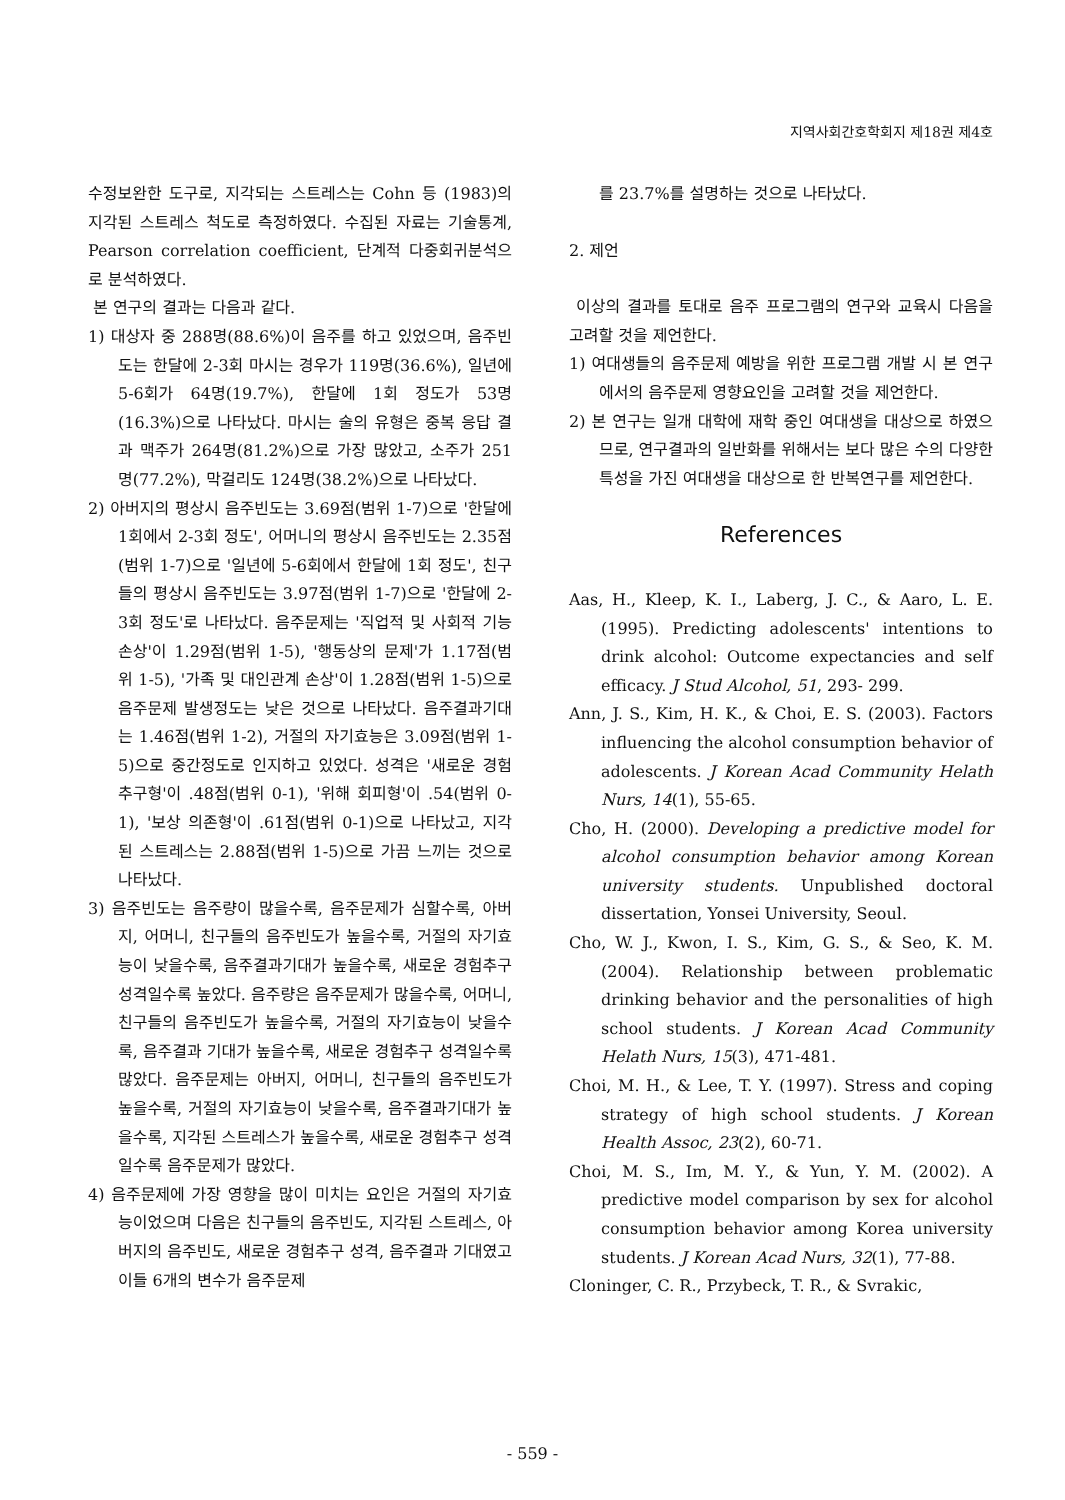지역사회간호학회지 제18권 제4호
수정보완한 도구로, 지각되는 스트레스는 Cohn 등 (1983)의 지각된 스트레스 척도로 측정하였다. 수집된 자료는 기술통계, Pearson correlation coefficient, 단계적 다중회귀분석으로 분석하였다.
본 연구의 결과는 다음과 같다.
1) 대상자 중 288명(88.6%)이 음주를 하고 있었으며, 음주빈도는 한달에 2-3회 마시는 경우가 119명(36.6%), 일년에 5-6회가 64명(19.7%), 한달에 1회 정도가 53명(16.3%)으로 나타났다. 마시는 술의 유형은 중복 응답 결과 맥주가 264명(81.2%)으로 가장 많았고, 소주가 251명(77.2%), 막걸리도 124명(38.2%)으로 나타났다.
2) 아버지의 평상시 음주빈도는 3.69점(범위 1-7)으로 '한달에 1회에서 2-3회 정도', 어머니의 평상시 음주빈도는 2.35점(범위 1-7)으로 '일년에 5-6회에서 한달에 1회 정도', 친구들의 평상시 음주빈도는 3.97점(범위 1-7)으로 '한달에 2-3회 정도'로 나타났다. 음주문제는 '직업적 및 사회적 기능 손상'이 1.29점(범위 1-5), '행동상의 문제'가 1.17점(범위 1-5), '가족 및 대인관계 손상'이 1.28점(범위 1-5)으로 음주문제 발생정도는 낮은 것으로 나타났다. 음주결과기대는 1.46점(범위 1-2), 거절의 자기효능은 3.09점(범위 1-5)으로 중간정도로 인지하고 있었다. 성격은 '새로운 경험추구형'이 .48점(범위 0-1), '위해 회피형'이 .54(범위 0-1), '보상 의존형'이 .61점(범위 0-1)으로 나타났고, 지각된 스트레스는 2.88점(범위 1-5)으로 가끔 느끼는 것으로 나타났다.
3) 음주빈도는 음주량이 많을수록, 음주문제가 심할수록, 아버지, 어머니, 친구들의 음주빈도가 높을수록, 거절의 자기효능이 낮을수록, 음주결과기대가 높을수록, 새로운 경험추구 성격일수록 높았다. 음주량은 음주문제가 많을수록, 어머니, 친구들의 음주빈도가 높을수록, 거절의 자기효능이 낮을수록, 음주결과 기대가 높을수록, 새로운 경험추구 성격일수록 많았다. 음주문제는 아버지, 어머니, 친구들의 음주빈도가 높을수록, 거절의 자기효능이 낮을수록, 음주결과기대가 높을수록, 지각된 스트레스가 높을수록, 새로운 경험추구 성격일수록 음주문제가 많았다.
4) 음주문제에 가장 영향을 많이 미치는 요인은 거절의 자기효능이었으며 다음은 친구들의 음주빈도, 지각된 스트레스, 아버지의 음주빈도, 새로운 경험추구 성격, 음주결과 기대였고 이들 6개의 변수가 음주문제
를 23.7%를 설명하는 것으로 나타났다.
2. 제언
이상의 결과를 토대로 음주 프로그램의 연구와 교육시 다음을 고려할 것을 제언한다.
1) 여대생들의 음주문제 예방을 위한 프로그램 개발 시 본 연구에서의 음주문제 영향요인을 고려할 것을 제언한다.
2) 본 연구는 일개 대학에 재학 중인 여대생을 대상으로 하였으므로, 연구결과의 일반화를 위해서는 보다 많은 수의 다양한 특성을 가진 여대생을 대상으로 한 반복연구를 제언한다.
References
Aas, H., Kleep, K. I., Laberg, J. C., & Aaro, L. E. (1995). Predicting adolescents' intentions to drink alcohol: Outcome expectancies and self efficacy. J Stud Alcohol, 51, 293- 299.
Ann, J. S., Kim, H. K., & Choi, E. S. (2003). Factors influencing the alcohol consumption behavior of adolescents. J Korean Acad Community Helath Nurs, 14(1), 55-65.
Cho, H. (2000). Developing a predictive model for alcohol consumption behavior among Korean university students. Unpublished doctoral dissertation, Yonsei University, Seoul.
Cho, W. J., Kwon, I. S., Kim, G. S., & Seo, K. M. (2004). Relationship between problematic drinking behavior and the personalities of high school students. J Korean Acad Community Helath Nurs, 15(3), 471-481.
Choi, M. H., & Lee, T. Y. (1997). Stress and coping strategy of high school students. J Korean Health Assoc, 23(2), 60-71.
Choi, M. S., Im, M. Y., & Yun, Y. M. (2002). A predictive model comparison by sex for alcohol consumption behavior among Korea university students. J Korean Acad Nurs, 32(1), 77-88.
Cloninger, C. R., Przybeck, T. R., & Svrakic,
- 559 -